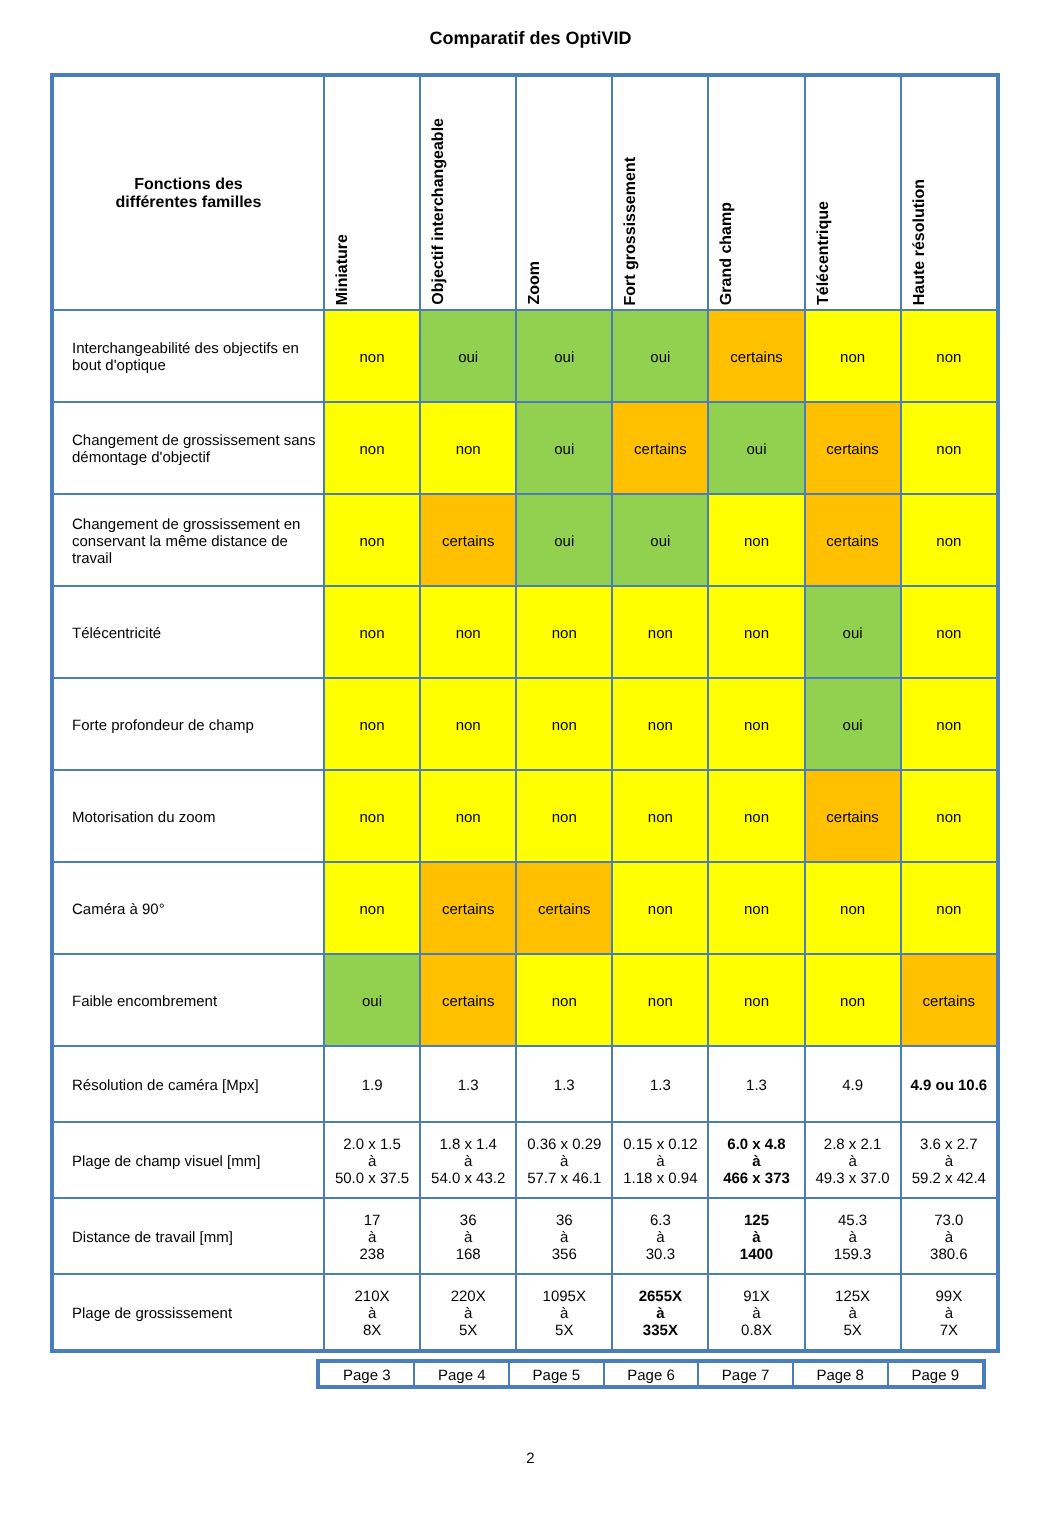Comparatif des OptiVID
| Fonctions des différentes familles | Miniature | Objectif interchangeable | Zoom | Fort grossissement | Grand champ | Télécentrique | Haute résolution |
| --- | --- | --- | --- | --- | --- | --- | --- |
| Interchangeabilité des objectifs en bout d'optique | non | oui | oui | oui | certains | non | non |
| Changement de grossissement sans démontage d'objectif | non | non | oui | certains | oui | certains | non |
| Changement de grossissement en conservant la même distance de travail | non | certains | oui | oui | non | certains | non |
| Télécentricité | non | non | non | non | non | oui | non |
| Forte profondeur de champ | non | non | non | non | non | oui | non |
| Motorisation du zoom | non | non | non | non | non | certains | non |
| Caméra à 90° | non | certains | certains | non | non | non | non |
| Faible encombrement | oui | certains | non | non | non | non | certains |
| Résolution de caméra [Mpx] | 1.9 | 1.3 | 1.3 | 1.3 | 1.3 | 4.9 | 4.9 ou 10.6 |
| Plage de champ visuel [mm] | 2.0 x 1.5 à 50.0 x 37.5 | 1.8 x 1.4 à 54.0 x 43.2 | 0.36 x 0.29 à 57.7 x 46.1 | 0.15 x 0.12 à 1.18 x 0.94 | 6.0 x 4.8 à 466 x 373 | 2.8 x 2.1 à 49.3 x 37.0 | 3.6 x 2.7 à 59.2 x 42.4 |
| Distance de travail [mm] | 17 à 238 | 36 à 168 | 36 à 356 | 6.3 à 30.3 | 125 à 1400 | 45.3 à 159.3 | 73.0 à 380.6 |
| Plage de grossissement | 210X à 8X | 220X à 5X | 1095X à 5X | 2655X à 335X | 91X à 0.8X | 125X à 5X | 99X à 7X |
| Page 3 | Page 4 | Page 5 | Page 6 | Page 7 | Page 8 | Page 9 |
2